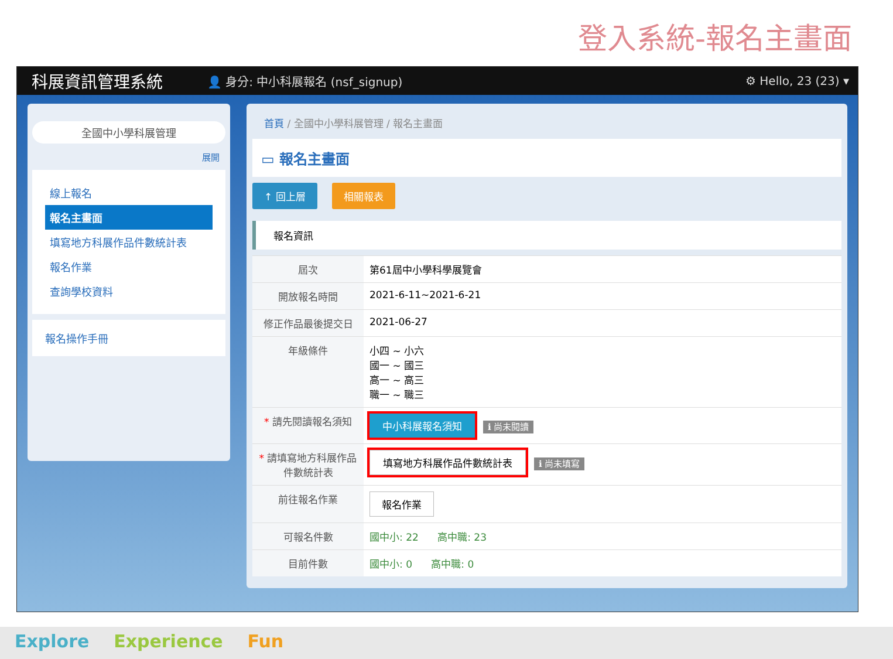登入系統-報名主畫面
科展資訊管理系統
👤 身分: 中小科展報名 (nsf_signup)
⚙ Hello, 23 (23) ▾
全國中小學科展管理
展開
線上報名
報名主畫面
填寫地方科展作品件數統計表
報名作業
查詢學校資料
報名操作手冊
首頁 / 全國中小學科展管理 / 報名主畫面
▭ 報名主畫面
↑ 回上層 相關報表
報名資訊
| 屆次 | 第61屆中小學科學展覽會 |
| 開放報名時間 | 2021-6-11~2021-6-21 |
| 修正作品最後提交日 | 2021-06-27 |
| 年級條件 | 小四 ~ 小六 國一 ~ 國三 高一 ~ 高三 職一 ~ 職三 |
| * 請先閱讀報名須知 | 中小科展報名須知 ℹ 尚未閱讀 |
| * 請填寫地方科展作品件數統計表 | 填寫地方科展作品件數統計表 ℹ 尚未填寫 |
| 前往報名作業 | 報名作業 |
| 可報名件數 | 國中小: 22 高中職: 23 |
| 目前件數 | 國中小: 0 高中職: 0 |
Explore Experience Fun